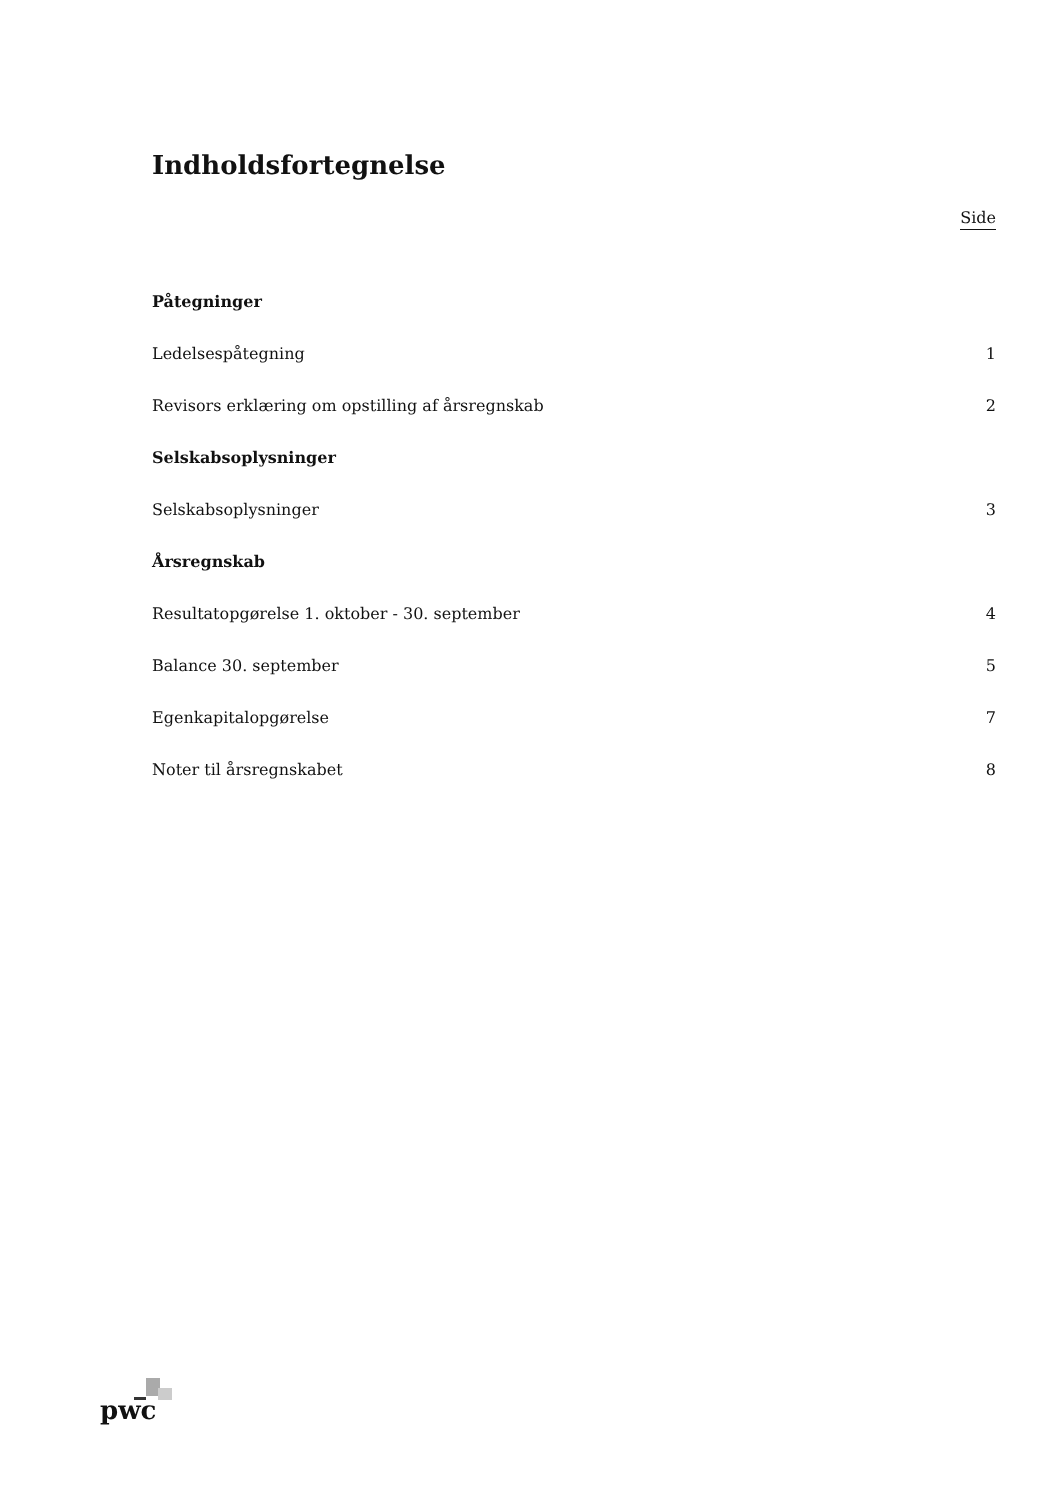Indholdsfortegnelse
Side
| Påtegninger | |
| Ledelsespåtegning | 1 |
| Revisors erklæring om opstilling af årsregnskab | 2 |
| Selskabsoplysninger | |
| Selskabsoplysninger | 3 |
| Årsregnskab | |
| Resultatopgørelse 1. oktober - 30. september | 4 |
| Balance 30. september | 5 |
| Egenkapitalopgørelse | 7 |
| Noter til årsregnskabet | 8 |
pwc